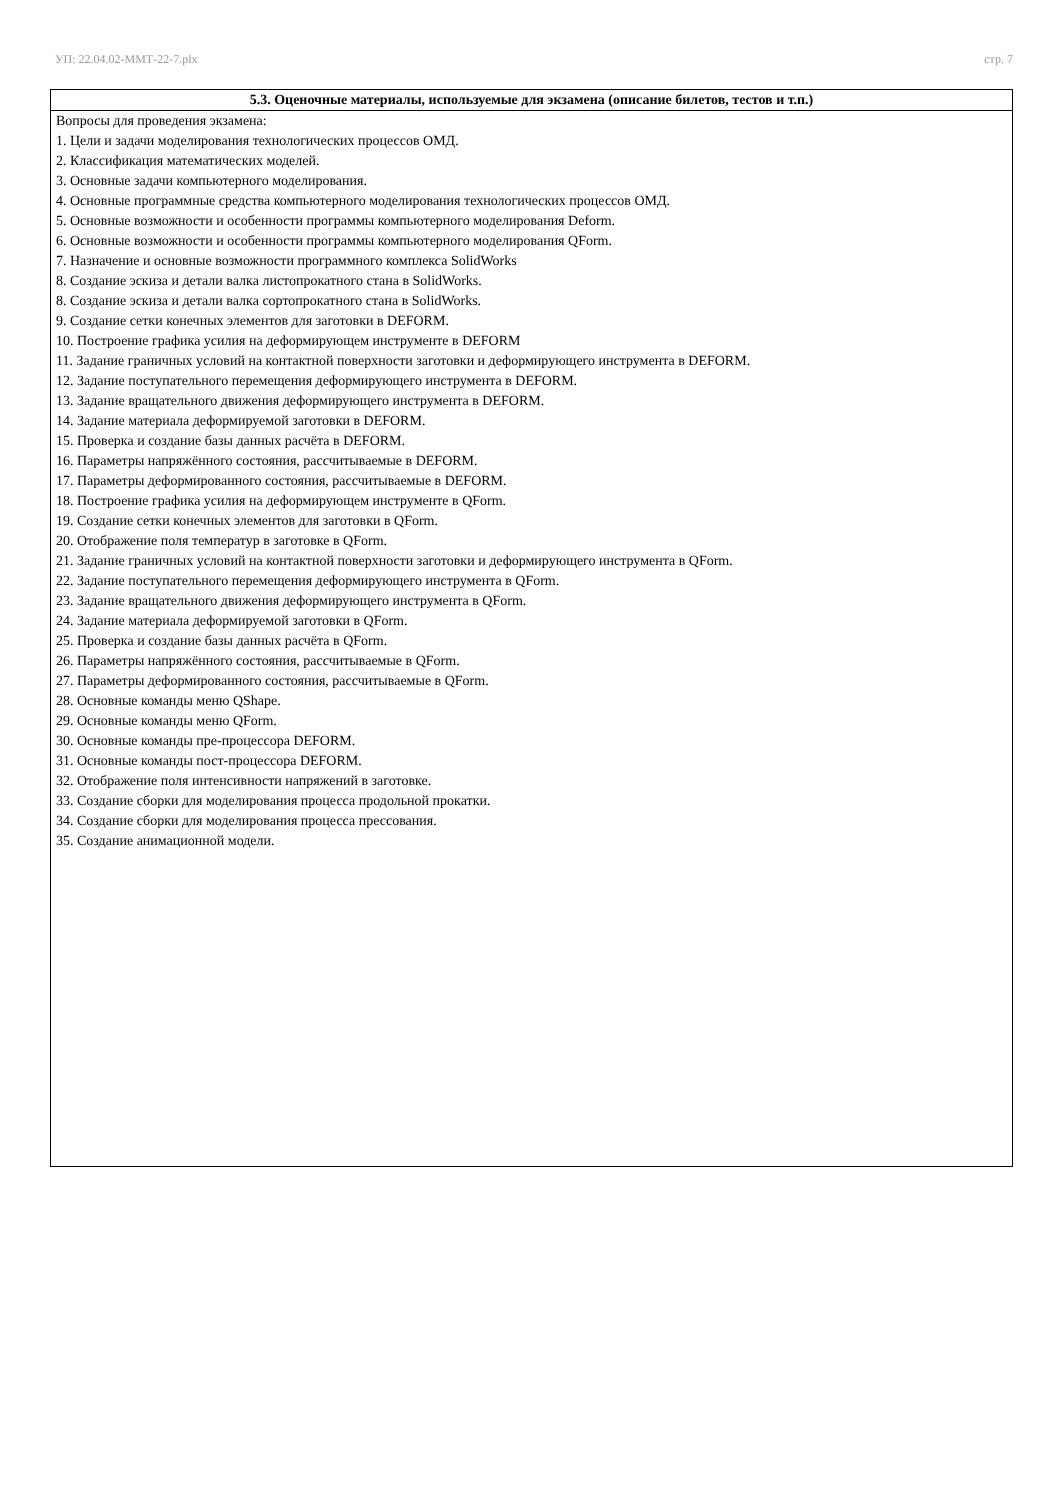УП: 22.04.02-ММТ-22-7.plx стр. 7
| 5.3. Оценочные материалы, используемые для экзамена (описание билетов, тестов и т.п.) |
| --- |
| Вопросы для проведения экзамена: 1. Цели и задачи моделирования технологических процессов ОМД. 2. Классификация математических моделей. 3. Основные задачи компьютерного моделирования. 4. Основные программные средства компьютерного моделирования технологических процессов ОМД. 5. Основные возможности и особенности программы компьютерного моделирования Deform. 6. Основные возможности и особенности программы компьютерного моделирования QForm. 7. Назначение и основные возможности программного комплекса SolidWorks 8. Создание эскиза и детали валка листопрокатного стана в SolidWorks. 8. Создание эскиза и детали валка сортопрокатного стана в SolidWorks. 9. Создание сетки конечных элементов для заготовки в DEFORM. 10. Построение графика усилия на деформирующем инструменте в DEFORM 11. Задание граничных условий на контактной поверхности заготовки и деформирующего инструмента в DEFORM. 12. Задание поступательного перемещения деформирующего инструмента в DEFORM. 13. Задание вращательного движения деформирующего инструмента в DEFORM. 14. Задание материала деформируемой заготовки в DEFORM. 15. Проверка и создание базы данных расчёта в DEFORM. 16. Параметры напряжённого состояния, рассчитываемые в DEFORM. 17. Параметры деформированного состояния, рассчитываемые в DEFORM. 18. Построение графика усилия на деформирующем инструменте в QForm. 19. Создание сетки конечных элементов для заготовки в QForm. 20. Отображение поля температур в заготовке в QForm. 21. Задание граничных условий на контактной поверхности заготовки и деформирующего инструмента в QForm. 22. Задание поступательного перемещения деформирующего инструмента в QForm. 23. Задание вращательного движения деформирующего инструмента в QForm. 24. Задание материала деформируемой заготовки в QForm. 25. Проверка и создание базы данных расчёта в QForm. 26. Параметры напряжённого состояния, рассчитываемые в QForm. 27. Параметры деформированного состояния, рассчитываемые в QForm. 28. Основные команды меню QShape. 29. Основные команды меню QForm. 30. Основные команды пре-процессора DEFORM. 31. Основные команды пост-процессора DEFORM. 32. Отображение поля интенсивности напряжений в заготовке. 33. Создание сборки для моделирования процесса продольной прокатки. 34. Создание сборки для моделирования процесса прессования. 35. Создание анимационной модели. |